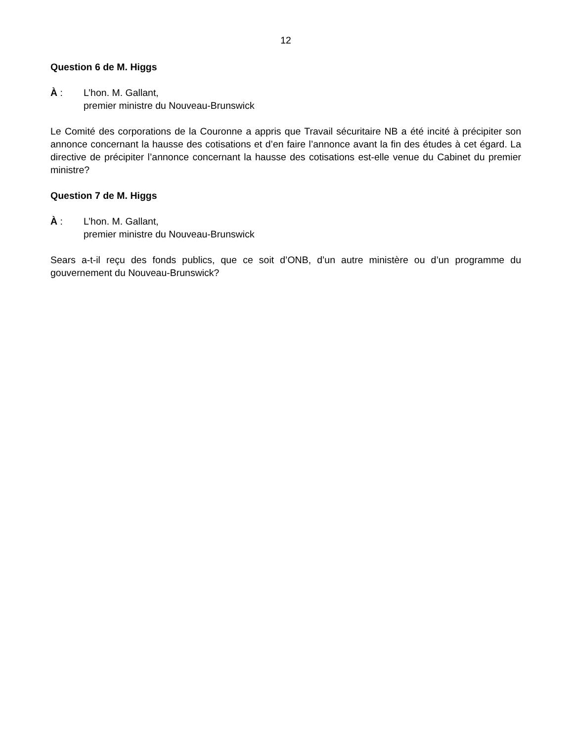12
Question 6 de M. Higgs
À : L’hon. M. Gallant,
premier ministre du Nouveau-Brunswick
Le Comité des corporations de la Couronne a appris que Travail sécuritaire NB a été incité à précipiter son annonce concernant la hausse des cotisations et d’en faire l’annonce avant la fin des études à cet égard. La directive de précipiter l’annonce concernant la hausse des cotisations est-elle venue du Cabinet du premier ministre?
Question 7 de M. Higgs
À : L’hon. M. Gallant,
premier ministre du Nouveau-Brunswick
Sears a-t-il reçu des fonds publics, que ce soit d’ONB, d’un autre ministère ou d’un programme du gouvernement du Nouveau-Brunswick?